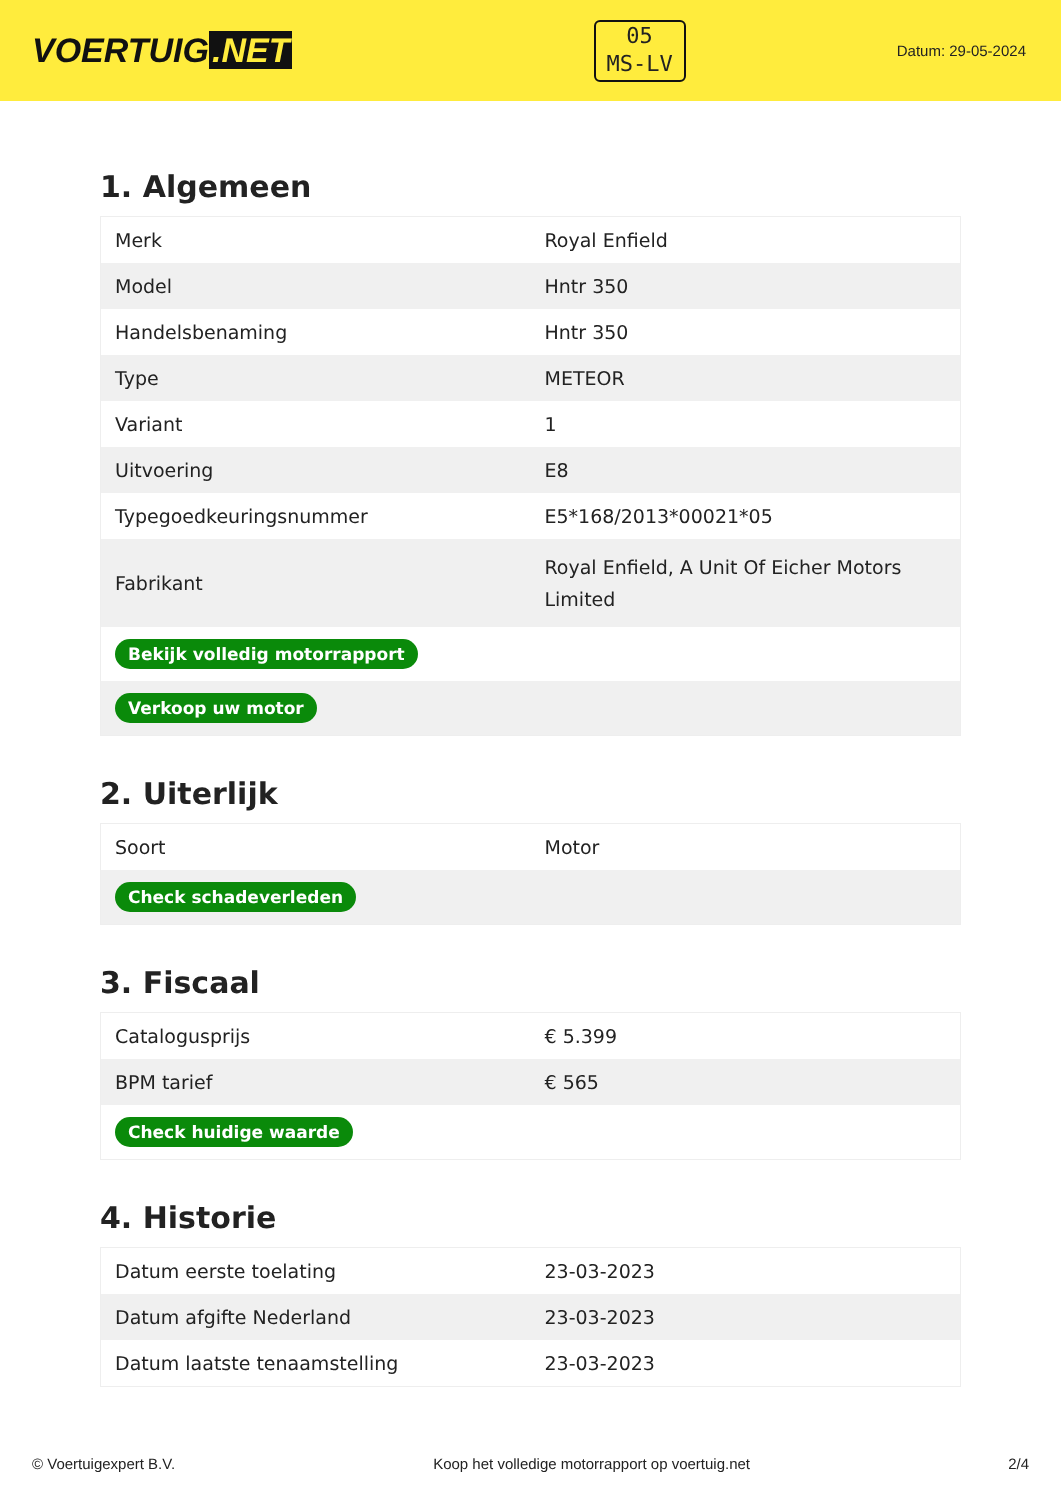VOERTUIG.NET
05
MS-LV
Datum: 29-05-2024
1. Algemeen
| Merk | Royal Enfield |
| Model | Hntr 350 |
| Handelsbenaming | Hntr 350 |
| Type | METEOR |
| Variant | 1 |
| Uitvoering | E8 |
| Typegoedkeuringsnummer | E5*168/2013*00021*05 |
| Fabrikant | Royal Enfield, A Unit Of Eicher Motors Limited |
| Bekijk volledig motorrapport | |
| Verkoop uw motor | |
2. Uiterlijk
| Soort | Motor |
| Check schadeverleden | |
3. Fiscaal
| Catalogusprijs | € 5.399 |
| BPM tarief | € 565 |
| Check huidige waarde | |
4. Historie
| Datum eerste toelating | 23-03-2023 |
| Datum afgifte Nederland | 23-03-2023 |
| Datum laatste tenaamstelling | 23-03-2023 |
© Voertuigexpert B.V. Koop het volledige motorrapport op voertuig.net 2/4